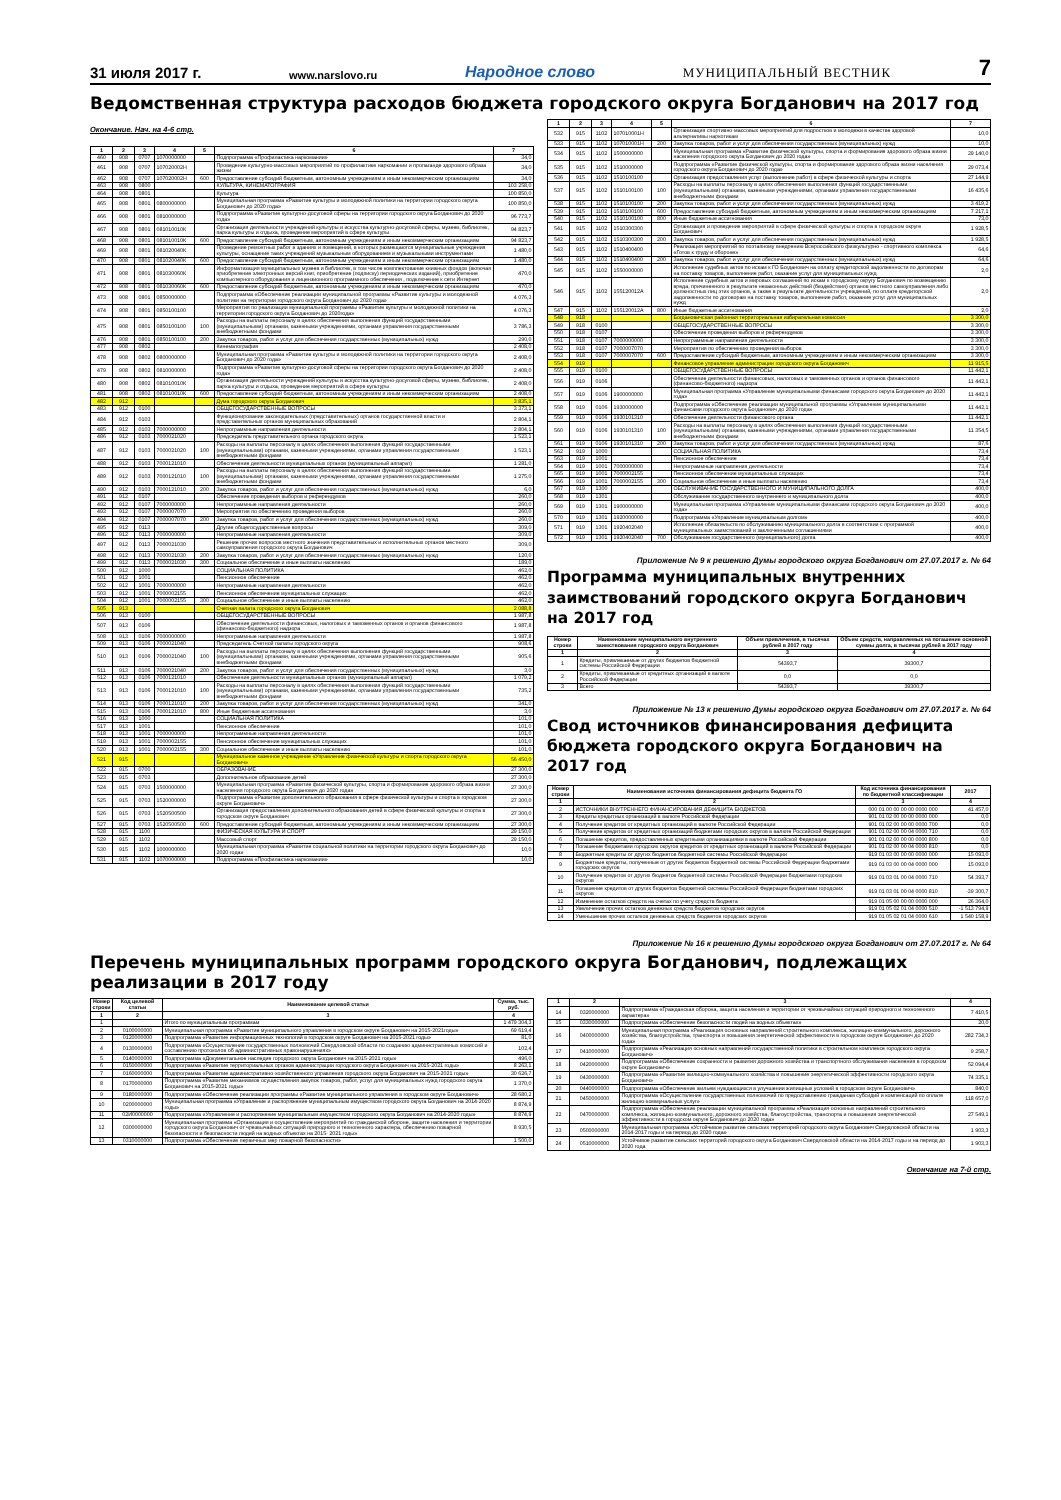31 июля 2017 г. www.narslovo.ru Народное слово МУНИЦИПАЛЬНЫЙ ВЕСТНИК 7
Ведомственная структура расходов бюджета городского округа Богданович на 2017 год
Окончание. Нач. на 4-6 стр.
| 1 | 2 | 3 | 4 | 5 | 6 | 7 |
| --- | --- | --- | --- | --- | --- | --- |
| 460 | 908 | 0707 | 1070000000 | | Подпрограмма «Профилактика наркомании» | 34,0 |
| 461 | 908 | 0707 | 107020002Н | | Проведение культурно-массовых мероприятий по профилактике наркомании и пропаганде здорового образа жизни | 34,0 |
| 462 | 908 | 0707 | 107020002Н | 600 | Предоставление субсидий бюджетным, автономным учреждениям и иным некоммерческим организациям | 34,0 |
| 463 | 908 | 0800 | | | КУЛЬТУРА, КИНЕМАТОГРАФИЯ | 103 258,0 |
| 464 | 908 | 0801 | | | Культура | 100 850,0 |
| 465 | 908 | 0801 | 0800000000 | | Муниципальная программа «Развитие культуры и молодежной политики на территории городского округа Богданович до 2020 года» | 100 850,0 |
| 466 | 908 | 0801 | 0810000000 | | Подпрограмма «Развитие культурно-досуговой сферы на территории городского округа Богданович до 2020 года» | 96 773,7 |
| 467 | 908 | 0801 | 081010010К | | Организация деятельности учреждений культуры и искусства культурно-досуговой сферы, музеев, библиотек, парка культуры и отдыха, проведение мероприятий в сфере культуры | 94 823,7 |
| 468 | 908 | 0801 | 081010010К | 600 | Предоставление субсидий бюджетным, автономным учреждениям и иным некоммерческим организациям | 94 823,7 |
| 469 | 908 | 0801 | 081020040К | | Проведение ремонтных работ в зданиях и помещений, в которых размещаются муниципальные учреждения культуры, оснащение таких учреждений музыкальным оборудованием и музыкальными инструментами | 1 480,0 |
| 470 | 908 | 0801 | 081020040К | 600 | Предоставление субсидий бюджетным, автономным учреждениям и иным некоммерческим организациям | 1 480,0 |
| 471 | 908 | 0801 | 081030060К | | Информатизация муниципальных музеев и библиотек, в том числе комплектование книжных фондов (включая приобретение электронных версий книг, приобретение (подписку) периодических изданий), приобретение компьютерного оборудования и лицензионного программного обеспечения , подключение к сети Интернет | 470,0 |
| 472 | 908 | 0801 | 081030060К | 600 | Предоставление субсидий бюджетным, автономным учреждениям и иным некоммерческим организациям | 470,0 |
| 473 | 908 | 0801 | 0850000000 | | Подпрограмма «Обеспечение реализации муниципальной программы «Развитие культуры и молодежной политики на территории городского округа Богданович до 2020 года» | 4 076,3 |
| 474 | 908 | 0801 | 0850100100 | | Мероприятия по реализации муниципальной программы «Развитие культуры и молодежной политики на территории городского округа Богданович до 2020года» | 4 076,3 |
| 475 | 908 | 0801 | 0850100100 | 100 | Расходы на выплаты персоналу в целях обеспечения выполнения функций государственными (муниципальными) органами, казенными учреждениями, органами управления государственными внебюджетными фондами | 3 786,3 |
| 476 | 908 | 0801 | 0850100100 | 200 | Закупка товаров, работ и услуг для обеспечения государственных (муниципальных) нужд | 290,0 |
| 477 | 908 | 0802 | | | Кинематография | 2 408,0 |
| 478 | 908 | 0802 | 0800000000 | | Муниципальная программа «Развитие культуры и молодежной политики на территории городского округа Богданович до 2020 года» | 2 408,0 |
| 479 | 908 | 0802 | 0810000000 | | Подпрограмма «Развитие культурно-досуговой сферы на территории городского округа Богданович до 2020 года» | 2 408,0 |
| 480 | 908 | 0802 | 081010010К | | Организация деятельности учреждений культуры и искусства культурно-досуговой сферы, музеев, библиотек, парка культуры и отдыха, проведение мероприятий в сфере культуры | 2 408,0 |
| 481 | 908 | 0802 | 081010010К | 600 | Предоставление субсидий бюджетным, автономным учреждениям и иным некоммерческим организациям | 2 408,0 |
| 482 | 912 | | | | Дума городского округа Богданович | 3 835,1 |
| 483 | 912 | 0100 | | | ОБЩЕГОСУДАРСТВЕННЫЕ ВОПРОСЫ | 3 373,1 |
| 484 | 912 | 0103 | | | Функционирование законодательных (представительных) органов государственной власти и представительных органов муниципальных образований | 2 804,1 |
| 485 | 912 | 0103 | 7000000000 | | Непрограммные направления деятельности | 2 804,1 |
| 486 | 912 | 0103 | 7000021020 | | Председатель представительного органа городского округа | 1 523,1 |
| 487 | 912 | 0103 | 7000021020 | 100 | Расходы на выплаты персоналу в целях обеспечения выполнения функций государственными (муниципальными) органами, казенными учреждениями, органами управления государственными внебюджетными фондами | 1 523,1 |
| 488 | 912 | 0103 | 7000121010 | | Обеспечение деятельности муниципальных органов (муниципальный аппарат) | 1 281,0 |
| 489 | 912 | 0103 | 7000121010 | 100 | Расходы на выплаты персоналу в целях обеспечения выполнения функций государственными (муниципальными) органами, казенными учреждениями, органами управления государственными внебюджетными фондами | 1 275,0 |
| 490 | 912 | 0103 | 7000121010 | 200 | Закупка товаров, работ и услуг для обеспечения государственных (муниципальных) нужд | 6,0 |
| 491 | 912 | 0107 | | | Обеспечение проведения выборов и референдумов | 260,0 |
| 492 | 912 | 0107 | 7000000000 | | Непрограммные направления деятельности | 260,0 |
| 493 | 912 | 0107 | 7000007070 | | Мероприятия по обеспечению проведения выборов | 260,0 |
| 494 | 912 | 0107 | 7000007070 | 200 | Закупка товаров, работ и услуг для обеспечения государственных (муниципальных) нужд | 260,0 |
| 495 | 912 | 0113 | | | Другие общегосударственные вопросы | 309,0 |
| 496 | 912 | 0113 | 7000000000 | | Непрограммные направления деятельности | 309,0 |
| 497 | 912 | 0113 | 7000021030 | | Решение прочих вопросов местного значения представительных и исполнительных органов местного самоуправления городского округа Богданович | 309,0 |
| 498 | 912 | 0113 | 7000021030 | 200 | Закупка товаров, работ и услуг для обеспечения государственных (муниципальных) нужд | 120,0 |
| 499 | 912 | 0113 | 7000021030 | 300 | Социальное обеспечение и иные выплаты населению | 189,0 |
| 500 | 912 | 1000 | | | СОЦИАЛЬНАЯ ПОЛИТИКА | 462,0 |
| 501 | 912 | 1001 | | | Пенсионное обеспечение | 462,0 |
| 502 | 912 | 1001 | 7000000000 | | Непрограммные направления деятельности | 462,0 |
| 503 | 912 | 1001 | 7000002155 | | Пенсионное обеспечение муниципальных служащих | 462,0 |
| 504 | 912 | 1001 | 7000002155 | 300 | Социальное обеспечение и иные выплаты населению | 462,0 |
| 505 | 913 | | | | Счетная палата городского округа Богданович | 2 088,8 |
| 506 | 913 | 0100 | | | ОБЩЕГОСУДАРСТВЕННЫЕ ВОПРОСЫ | 1 987,8 |
| 507 | 913 | 0106 | | | Обеспечение деятельности финансовых, налоговых и таможенных органов и органов финансового (финансово-бюджетного) надзора | 1 987,8 |
| 508 | 913 | 0106 | 7000000000 | | Непрограммные направления деятельности | 1 987,8 |
| 509 | 913 | 0106 | 7000021040 | | Председатель Счетной палаты городского округа | 908,6 |
| 510 | 913 | 0106 | 7000021040 | 100 | Расходы на выплаты персоналу в целях обеспечения выполнения функций государственными (муниципальными) органами, казенными учреждениями, органами управления государственными внебюджетными фондами | 905,6 |
| 511 | 913 | 0106 | 7000021040 | 200 | Закупка товаров, работ и услуг для обеспечения государственных (муниципальных) нужд | 3,0 |
| 512 | 913 | 0106 | 7000121010 | | Обеспечение деятельности муниципальных органов (муниципальный аппарат) | 1 079,2 |
| 513 | 913 | 0106 | 7000121010 | 100 | Расходы на выплаты персоналу в целях обеспечения выполнения функций государственными (муниципальными) органами, казенными учреждениями, органами управления государственными внебюджетными фондами | 735,2 |
| 514 | 913 | 0106 | 7000121010 | 200 | Закупка товаров, работ и услуг для обеспечения государственных (муниципальных) нужд | 341,0 |
| 515 | 913 | 0106 | 7000121010 | 800 | Иные бюджетные ассигнования | 3,0 |
| 516 | 913 | 1000 | | | СОЦИАЛЬНАЯ ПОЛИТИКА | 101,0 |
| 517 | 913 | 1001 | | | Пенсионное обеспечение | 101,0 |
| 518 | 913 | 1001 | 7000000000 | | Непрограммные направления деятельности | 101,0 |
| 519 | 913 | 1001 | 7000002155 | | Пенсионное обеспечение муниципальных служащих | 101,0 |
| 520 | 913 | 1001 | 7000002155 | 300 | Социальное обеспечение и иные выплаты населению | 101,0 |
| 521 | 915 | | | | Муниципальное казенное учреждение «Управление физической культуры и спорта городского округа Богданович» | 56 450,0 |
| 522 | 915 | 0700 | | | ОБРАЗОВАНИЕ | 27 300,0 |
| 523 | 915 | 0703 | | | Дополнительное образование детей | 27 300,0 |
| 524 | 915 | 0703 | 1500000000 | | Муниципальная программа «Развитие физической культуры, спорта и формирование здорового образа жизни населения городского округа Богданович до 2020 года» | 27 300,0 |
| 525 | 915 | 0703 | 1520000000 | | Подпрограмма «Развитие дополнительного образования в сфере физической культуры и спорта в городском округе Богданович» | 27 300,0 |
| 526 | 915 | 0703 | 1520500500 | | Организация предоставления дополнительного образования детей в сфере физической культуры и спорта в городском округе Богданович | 27 300,0 |
| 527 | 915 | 0703 | 1520500500 | 600 | Предоставление субсидий бюджетным, автономным учреждениям и иным некоммерческим организациям | 27 300,0 |
| 528 | 915 | 1100 | | | ФИЗИЧЕСКАЯ КУЛЬТУРА И СПОРТ | 29 150,0 |
| 529 | 915 | 1102 | | | Массовый спорт | 29 150,0 |
| 530 | 915 | 1102 | 1000000000 | | Муниципальная программа «Развитие социальной политики на территории городского округа Богданович до 2020 года» | 10,0 |
| 531 | 915 | 1102 | 1070000000 | | Подпрограмма «Профилактика наркомании» | 10,0 |
| 1 | 2 | 3 | 4 | 5 | 6 | 7 |
| --- | --- | --- | --- | --- | --- | --- |
| 532 | 915 | 1102 | 107010001Н | | Организация спортивно-массовых мероприятий для подростков и молодежи в качестве здоровой альтернативы наркотикам | 10,0 |
| 533 | 915 | 1102 | 107010001Н | 200 | Закупка товаров, работ и услуг для обеспечения государственных (муниципальных) нужд | 10,0 |
| 534 | 915 | 1102 | 1500000000 | | Муниципальная программа «Развитие физической культуры, спорта и формирование здорового образа жизни населения городского округа Богданович до 2020 года» | 29 140,0 |
| 535 | 915 | 1102 | 1510000000 | | Подпрограмма «Развитие физической культуры, спорта и формирование здорового образа жизни населения городского округа Богданович до 2020 года» | 29 073,4 |
| 536 | 915 | 1102 | 1510100100 | | Организация предоставления услуг (выполнение работ) в сфере физической культуры и спорта | 27 144,9 |
| 537 | 915 | 1102 | 1510100100 | 100 | Расходы на выплаты персоналу в целях обеспечения выполнения функций государственными (муниципальными) органами, казенными учреждениями, органами управления государственными внебюджетными фондами | 16 435,6 |
| 538 | 915 | 1102 | 1510100100 | 200 | Закупка товаров, работ и услуг для обеспечения государственных (муниципальных) нужд | 3 419,2 |
| 539 | 915 | 1102 | 1510100100 | 600 | Предоставление субсидий бюджетным, автономным учреждениям и иным некоммерческим организациям | 7 217,1 |
| 540 | 915 | 1102 | 1510100100 | 800 | Иные бюджетные ассигнования | 73,0 |
| 541 | 915 | 1102 | 1510300300 | | Организация и проведение мероприятий в сфере физической культуры и спорта в городском округе Богданович | 1 928,5 |
| 542 | 915 | 1102 | 1510300300 | 200 | Закупка товаров, работ и услуг для обеспечения государственных (муниципальных) нужд | 1 928,5 |
| 543 | 915 | 1102 | 1510400400 | | Реализация мероприятий по поэтапному внедрению Всероссийского физкультурно - спортивного комплекса «Готов к труду и обороне» | 64,6 |
| 544 | 915 | 1102 | 1510400400 | 200 | Закупка товаров, работ и услуг для обеспечения государственных (муниципальных) нужд | 64,6 |
| 545 | 915 | 1102 | 1550000000 | | Исполнение судебных актов по искам к ГО Богданович на оплату кредиторской задолженности по договорам на поставку товаров, выполнение работ, оказание услуг для муниципальных нужд | 2,0 |
| 546 | 915 | 1102 | 155120012А | | Исполнение судебных актов и мировых соглашений по искам к городскому округу Богданович по возмещению вреда, причиненного в результате незаконных действий (бездействия) органов местного самоуправления либо должностных лиц этих органов, а также в результате деятельности учреждений, по оплате кредиторской задолженности по договорам на поставку товаров, выполнение работ, оказание услуг для муниципальных нужд | 2,0 |
| 547 | 915 | 1102 | 155120012А | 800 | Иные бюджетные ассигнования | 2,0 |
| 548 | 918 | | | | Богдановичская районная территориальная избирательная комиссия | 3 300,0 |
| 549 | 918 | 0100 | | | ОБЩЕГОСУДАРСТВЕННЫЕ ВОПРОСЫ | 3 300,0 |
| 550 | 918 | 0107 | | | Обеспечение проведения выборов и референдумов | 3 300,0 |
| 551 | 918 | 0107 | 7000000000 | | Непрограммные направления деятельности | 3 300,0 |
| 552 | 918 | 0107 | 7000007070 | | Мероприятия по обеспечению проведения выборов | 3 300,0 |
| 553 | 918 | 0107 | 7000007070 | 600 | Предоставление субсидий бюджетным, автономным учреждениям и иным некоммерческим организациям | 3 300,0 |
| 554 | 919 | | | | Финансовое управление администрации городского округа Богданович | 11 915,5 |
| 555 | 919 | 0100 | | | ОБЩЕГОСУДАРСТВЕННЫЕ ВОПРОСЫ | 11 442,1 |
| 556 | 919 | 0106 | | | Обеспечение деятельности финансовых, налоговых и таможенных органов и органов финансового (финансово-бюджетного) надзора | 11 442,1 |
| 557 | 919 | 0106 | 1900000000 | | Муниципальная программа «Управление муниципальными финансами городского округа Богданович до 2020 года» | 11 442,1 |
| 558 | 919 | 0106 | 1930000000 | | Подпрограмма «Обеспечение реализации муниципальной программы «Управление муниципальными финансами городского округа Богданович до 2020 года» | 11 442,1 |
| 559 | 919 | 0106 | 1930101310 | | Обеспечение деятельности финансового органа | 11 442,1 |
| 560 | 919 | 0106 | 1930101310 | 100 | Расходы на выплаты персоналу в целях обеспечения выполнения функций государственными (муниципальными) органами, казенными учреждениями, органами управления государственными внебюджетными фондами | 11 354,5 |
| 561 | 919 | 0106 | 1930101310 | 200 | Закупка товаров, работ и услуг для обеспечения государственных (муниципальных) нужд | 87,6 |
| 562 | 919 | 1000 | | | СОЦИАЛЬНАЯ ПОЛИТИКА | 73,4 |
| 563 | 919 | 1001 | | | Пенсионное обеспечение | 73,4 |
| 564 | 919 | 1001 | 7000000000 | | Непрограммные направления деятельности | 73,4 |
| 565 | 919 | 1001 | 7000002155 | | Пенсионное обеспечение муниципальных служащих | 73,4 |
| 566 | 919 | 1001 | 7000002155 | 300 | Социальное обеспечение и иные выплаты населению | 73,4 |
| 567 | 919 | 1300 | | | ОБСЛУЖИВАНИЕ ГОСУДАРСТВЕННОГО И МУНИЦИПАЛЬНОГО ДОЛГА | 400,0 |
| 568 | 919 | 1301 | | | Обслуживание государственного внутреннего и муниципального долга | 400,0 |
| 569 | 919 | 1301 | 1900000000 | | Муниципальная программа «Управление муниципальными финансами городского округа Богданович до 2020 года» | 400,0 |
| 570 | 919 | 1301 | 1920000000 | | Подпрограмма «Управление муниципальным долгом» | 400,0 |
| 571 | 919 | 1301 | 1920402040 | | Исполнение обязательств по обслуживанию муниципального долга в соответствии с программой муниципальных заимствований и заключенными соглашениями | 400,0 |
| 572 | 919 | 1301 | 1920402040 | 700 | Обслуживание государственного (муниципального) долга | 400,0 |
Приложение № 9 к решению Думы городского округа Богданович от 27.07.2017 г. № 64
Программа муниципальных внутренних заимствований городского округа Богданович на 2017 год
| Номер строки | Наименование муниципального внутреннего заимствования городского округа Богданович | Объем привлечения, в тысячах рублей в 2017 году | Объем средств, направляемых на погашение основной суммы долга, в тысячах рублей в 2017 году |
| --- | --- | --- | --- |
| 1 | 2 | 3 | 4 |
| 1 | Кредиты, привлекаемые от других бюджетов бюджетной системы Российской Федерации | 54393,7 | 39300,7 |
| 2 | Кредиты, привлекаемые от кредитных организаций в валюте Российской Федерации | 0,0 | 0,0 |
| 3 | Всего | 54393,7 | 39300,7 |
Приложение № 13 к решению Думы городского округа Богданович от 27.07.2017 г. № 64
Свод источников финансирования дефицита бюджета городского округа Богданович на 2017 год
| Номер строки | Наименования источника финансирования дефицита бюджета ГО | Код источника финансирования по бюджетной классификации | 2017 |
| --- | --- | --- | --- |
| 1 | 2 | 3 | 4 |
| 2 | ИСТОЧНИКИ ВНУТРЕННЕГО ФИНАНСИРОВАНИЯ ДЕФИЦИТА БЮДЖЕТОВ | 000 01 00 00 00 00 0000 000 | 41 457,0 |
| 3 | Кредиты кредитных организаций в валюте Российской Федерации | 901 01 02 00 00 00 0000 000 | 0,0 |
| 4 | Получение кредитов от кредитных организаций в валюте Российской Федерации | 901 01 02 00 00 00 0000 700 | 0,0 |
| 5 | Получение кредитов от кредитных организаций бюджетами городских округов в валюте Российской Федерации | 901 01 02 00 00 04 0000 710 | 0,0 |
| 6 | Погашение кредитов, предоставленных кредитными организациями в валюте Российской Федерации | 901 01 02 00 00 00 0000 800 | 0,0 |
| 7 | Погашение бюджетами городских округов кредитов от кредитных организаций в валюте Российской Федерации | 901 01 02 00 00 04 0000 810 | 0,0 |
| 8 | Бюджетные кредиты от других бюджетов бюджетной системы Российской Федерации | 919 01 03 00 00 00 0000 000 | 15 093,0 |
| 9 | Бюджетные кредиты, полученные от других бюджетов бюджетной системы Российской Федерации бюджетами городских округов | 919 01 03 00 00 04 0000 000 | 15 093,0 |
| 10 | Получение кредитов от других бюджетов бюджетной системы Российской Федерации бюджетами городских округов | 919 01 03 01 00 04 0000 710 | 54 393,7 |
| 11 | Погашение кредитов от других бюджетов бюджетной системы Российской Федерации бюджетами городских округов | 919 01 03 01 00 04 0000 810 | -39 300,7 |
| 12 | Изменение остатков средств на счетах по учету средств бюджета | 919 01 05 00 00 00 0000 000 | 26 364,0 |
| 13 | Увеличение прочих остатков денежных средств бюджетов городских округов | 919 01 05 02 01 04 0000 510 | -1 513 794,9 |
| 14 | Уменьшение прочих остатков денежных средств бюджетов городских округов | 919 01 05 02 01 04 0000 610 | 1 540 158,9 |
Приложение № 16 к решению Думы городского округа Богданович от 27.07.2017 г. № 64
Перечень муниципальных программ городского округа Богданович, подлежащих реализации в 2017 году
| Номер строки | Код целевой статьи | Наименование целевой статьи | Сумма, тыс. руб. |
| --- | --- | --- | --- |
| 1 | 2 | 3 | 4 |
| 1 | | Итого по муниципальным программам | 1 479 304,3 |
| 2 | 0100000000 | Муниципальная программа «Развитие муниципального управления в городском округе Богданович на 2015-2021годы» | 69 619,4 |
| 3 | 0120000000 | Подпрограмма «Развитие информационных технологий в городском округе Богданович на 2015-2021 годы» | 81,0 |
| 4 | 0130000000 | Подпрограмма «Осуществление государственных полномочий Свердловской области по созданию административных комиссий и составлению протоколов об административных правонарушениях» | 102,4 |
| 5 | 0140000000 | Подпрограмма «Документальное наследие городского округа Богданович на 2015-2021 годы» | 496,0 |
| 6 | 0150000000 | Подпрограмма «Развитие территориальных органов администрации городского округа Богданович на 2015-2021 годы» | 8 263,1 |
| 7 | 0160000000 | Подпрограмма «Развитие административно-хозяйственного управления городского округа Богданович на 2015-2021 годы» | 30 626,7 |
| 8 | 0170000000 | Подпрограмма «Развитие механизмов осуществления закупок товаров, работ, услуг для муниципальных нужд городского округа Богданович на 2015-2021 годы» | 1 370,0 |
| 9 | 0180000000 | Подпрограмма «Обеспечение реализации программы «Развитие муниципального управления в городском округе Богданович» | 28 680,2 |
| 10 | 0200000000 | Муниципальная программа «Управление и распоряжение муниципальным имуществом городского округа Богданович на 2014-2020 годы» | 8 874,9 |
| 11 | 02И0000000 | Подпрограмма «Управление и распоряжение муниципальным имуществом городского округа Богданович на 2014-2020 годы» | 8 874,9 |
| 12 | 0300000000 | Муниципальная программа «Организация и осуществление мероприятий по гражданской обороне, защите населения и территории городского округа Богданович от чрезвычайных ситуаций природного и техногенного характера, обеспечению пожарной безопасности и безопасности людей на водных объектах на 2015- 2021 годы» | 8 930,5 |
| 13 | 0310000000 | Подпрограмма «Обеспечение первичных мер пожарной безопасности» | 1 500,0 |
| 1 | 2 | 3 | 4 |
| --- | --- | --- | --- |
| 14 | 0320000000 | Подпрограмма «Гражданская оборона, защита населения и территории от чрезвычайных ситуаций природного и техногенного характера» | 7 410,5 |
| 15 | 0330000000 | Подпрограмма «Обеспечение безопасности людей на водных объектах» | 20,0 |
| 16 | 0400000000 | Муниципальная программа «Реализация основных направлений строительного комплекса, жилищно-коммунального, дорожного хозяйства, благоустройства, транспорта и повышения энергетической эффективности в городском округе Богданович до 2020 года» | 282 734,3 |
| 17 | 0410000000 | Подпрограмма «Реализация основных направлений государственной политики в строительном комплексе городского округа Богданович» | 9 258,7 |
| 18 | 0420000000 | Подпрограмма «Обеспечение сохранности и развития дорожного хозяйства и транспортного обслуживания населения в городском округе Богданович» | 52 094,4 |
| 19 | 0430000000 | Подпрограмма «Развитие жилищно-коммунального хозяйства и повышение энергетической эффективности городского округа Богданович» | 74 335,1 |
| 20 | 0440000000 | Подпрограмма «Обеспечение жильем нуждающихся в улучшении жилищных условий в городском округе Богданович» | 840,0 |
| 21 | 0450000000 | Подпрограмма «Осуществление государственных полномочий по предоставлению гражданам субсидий и компенсаций по оплате жилищно-коммунальных услуг» | 118 657,0 |
| 22 | 0470000000 | Подпрограмма «Обеспечение реализации муниципальной программы «Реализация основных направлений строительного комплекса, жилищно-коммунального, дорожного хозяйства, благоустройства, транспорта и повышения энергетической эффективности в городском округе Богданович до 2020 года» | 27 549,1 |
| 23 | 0500000000 | Муниципальная программа «Устойчивое развитие сельских территорий городского округа Богданович Свердловской области на 2014-2017 годы и на период до 2020 года» | 1 903,3 |
| 24 | 0510000000 | Устойчивое развитие сельских территорий городского округа Богданович Свердловской области на 2014-2017 годы и на период до 2020 года | 1 903,3 |
Окончание на 7-й стр.